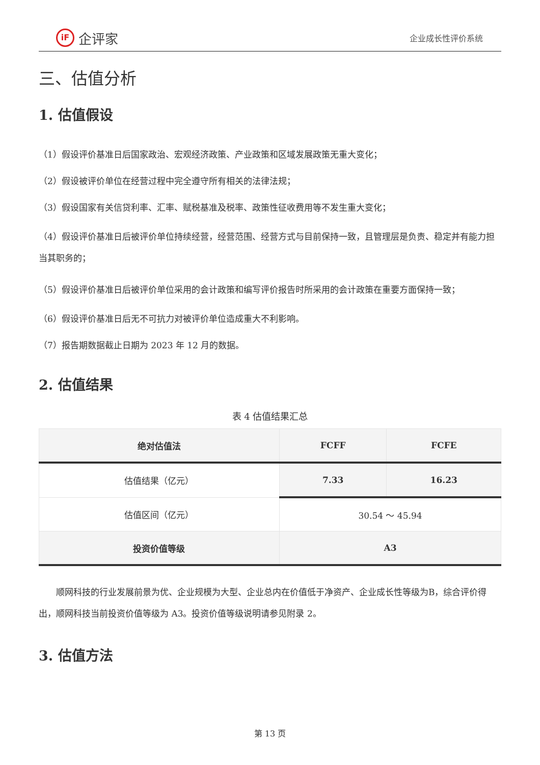iF 企评家
企业成长性评价系统
三、估值分析
1. 估值假设
（1）假设评价基准日后国家政治、宏观经济政策、产业政策和区域发展政策无重大变化；
（2）假设被评价单位在经营过程中完全遵守所有相关的法律法规；
（3）假设国家有关信贷利率、汇率、赋税基准及税率、政策性征收费用等不发生重大变化；
（4）假设评价基准日后被评价单位持续经营，经营范围、经营方式与目前保持一致，且管理层是负责、稳定并有能力担当其职务的；
（5）假设评价基准日后被评价单位采用的会计政策和编写评价报告时所采用的会计政策在重要方面保持一致；
（6）假设评价基准日后无不可抗力对被评价单位造成重大不利影响。
（7）报告期数据截止日期为 2023 年 12 月的数据。
2. 估值结果
表 4 估值结果汇总
| 绝对估值法 | FCFF | FCFE |
| --- | --- | --- |
| 估值结果（亿元） | 7.33 | 16.23 |
| 估值区间（亿元） | 30.54 ～ 45.94 | |
| 投资价值等级 | A3 | |
顺网科技的行业发展前景为优、企业规模为大型、企业总内在价值低于净资产、企业成长性等级为B，综合评价得出，顺网科技当前投资价值等级为 A3。投资价值等级说明请参见附录 2。
3. 估值方法
第 13 页